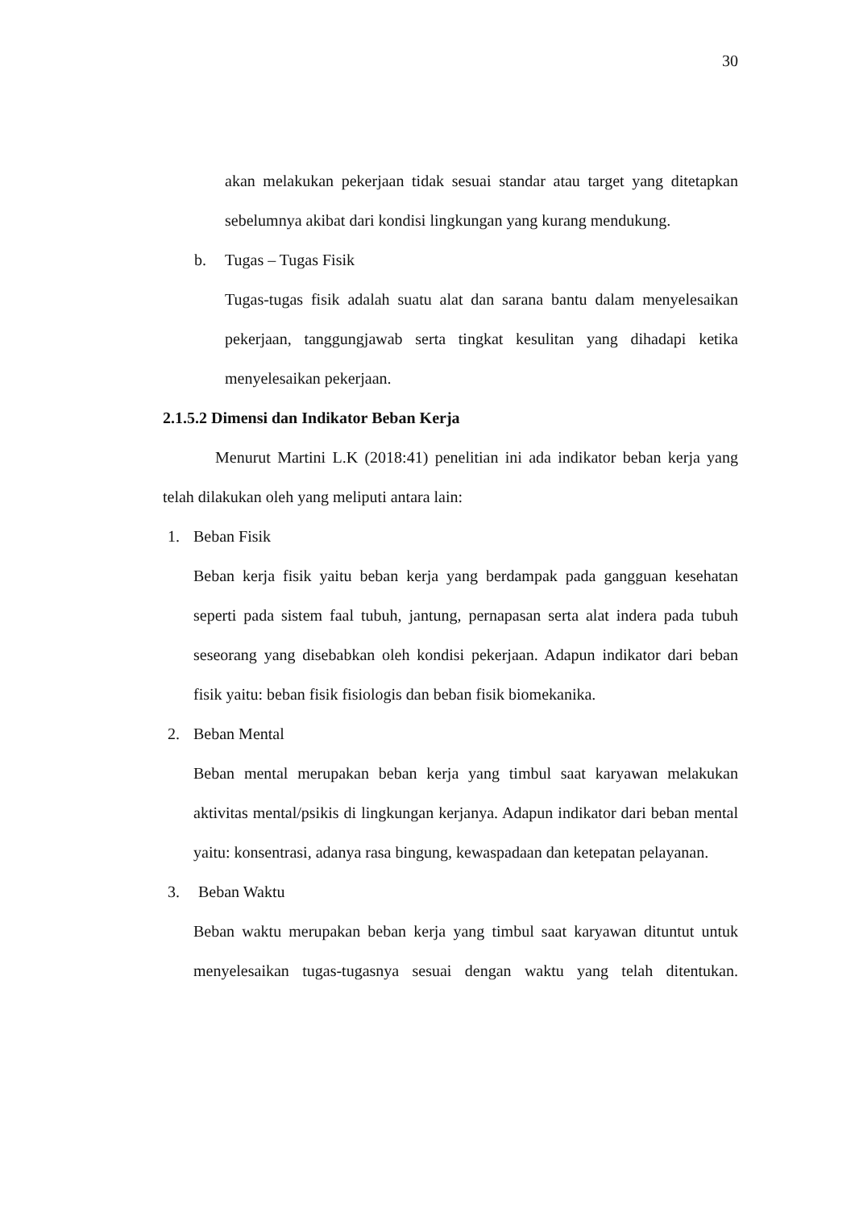30
akan melakukan pekerjaan tidak sesuai standar atau target yang ditetapkan sebelumnya akibat dari kondisi lingkungan yang kurang mendukung.
b. Tugas – Tugas Fisik
Tugas-tugas fisik adalah suatu alat dan sarana bantu dalam menyelesaikan pekerjaan, tanggungjawab serta tingkat kesulitan yang dihadapi ketika menyelesaikan pekerjaan.
2.1.5.2 Dimensi dan Indikator Beban Kerja
Menurut Martini L.K (2018:41) penelitian ini ada indikator beban kerja yang telah dilakukan oleh yang meliputi antara lain:
1. Beban Fisik
Beban kerja fisik yaitu beban kerja yang berdampak pada gangguan kesehatan seperti pada sistem faal tubuh, jantung, pernapasan serta alat indera pada tubuh seseorang yang disebabkan oleh kondisi pekerjaan. Adapun indikator dari beban fisik yaitu: beban fisik fisiologis dan beban fisik biomekanika.
2. Beban Mental
Beban mental merupakan beban kerja yang timbul saat karyawan melakukan aktivitas mental/psikis di lingkungan kerjanya. Adapun indikator dari beban mental yaitu: konsentrasi, adanya rasa bingung, kewaspadaan dan ketepatan pelayanan.
3. Beban Waktu
Beban waktu merupakan beban kerja yang timbul saat karyawan dituntut untuk menyelesaikan tugas-tugasnya sesuai dengan waktu yang telah ditentukan.